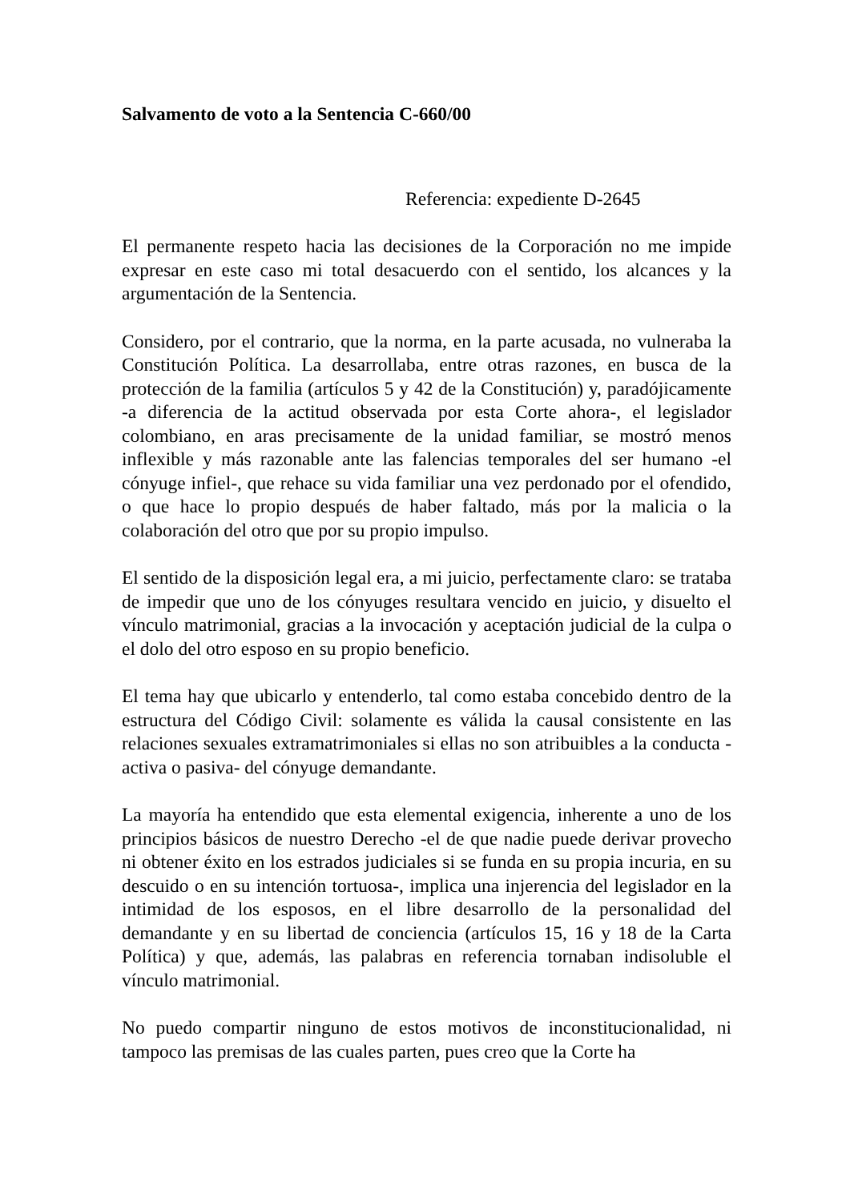Salvamento de voto a la Sentencia C-660/00
Referencia: expediente D-2645
El permanente respeto hacia las decisiones de la Corporación no me impide expresar en este caso mi total desacuerdo con el sentido, los alcances y la argumentación de la Sentencia.
Considero, por el contrario, que la norma, en la parte acusada, no vulneraba la Constitución Política. La desarrollaba, entre otras razones, en busca de la protección de la familia (artículos 5 y 42 de la Constitución) y, paradójicamente -a diferencia de la actitud observada por esta Corte ahora-, el legislador colombiano, en aras precisamente de la unidad familiar, se mostró menos inflexible y más razonable ante las falencias temporales del ser humano -el cónyuge infiel-, que rehace su vida familiar una vez perdonado por el ofendido, o que hace lo propio después de haber faltado, más por la malicia o la colaboración del otro que por su propio impulso.
El sentido de la disposición legal era, a mi juicio, perfectamente claro: se trataba de impedir que uno de los cónyuges resultara vencido en juicio, y disuelto el vínculo matrimonial, gracias a la invocación y aceptación judicial de la culpa o el dolo del otro esposo en su propio beneficio.
El tema hay que ubicarlo y entenderlo, tal como estaba concebido dentro de la estructura del Código Civil: solamente es válida la causal consistente en las relaciones sexuales extramatrimoniales si ellas no son atribuibles a la conducta -activa o pasiva- del cónyuge demandante.
La mayoría ha entendido que esta elemental exigencia, inherente a uno de los principios básicos de nuestro Derecho -el de que nadie puede derivar provecho ni obtener éxito en los estrados judiciales si se funda en su propia incuria, en su descuido o en su intención tortuosa-, implica una injerencia del legislador en la intimidad de los esposos, en el libre desarrollo de la personalidad del demandante y en su libertad de conciencia (artículos 15, 16 y 18 de la Carta Política) y que, además, las palabras en referencia tornaban indisoluble el vínculo matrimonial.
No puedo compartir ninguno de estos motivos de inconstitucionalidad, ni tampoco las premisas de las cuales parten, pues creo que la Corte ha